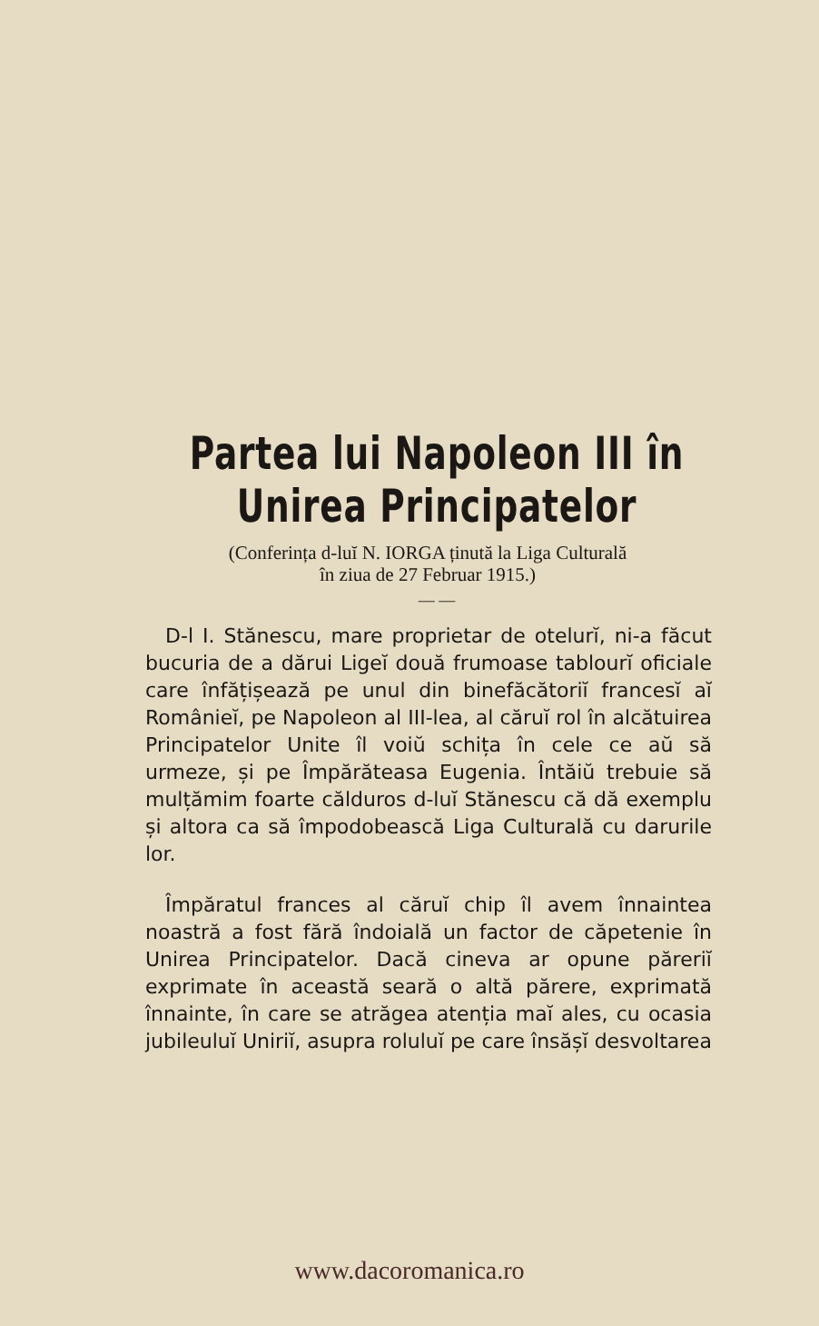Partea lui Napoleon III în
Unirea Principatelor
(Conferința d-luĭ N. IORGA ținută la Liga Culturală
în ziua de 27 Februar 1915.)
— —
D-l I. Stănescu, mare proprietar de otelurĭ, ni-a făcut bucuria de a dărui Ligeĭ două frumoase tablourĭ oficiale care înfățișează pe unul din binefăcătoriĭ francesĭ aĭ Românieĭ, pe Napoleon al III-lea, al căruĭ rol în alcătuirea Principatelor Unite îl voiŭ schița în cele ce aŭ să urmeze, și pe Împărăteasa Eugenia. Întăiŭ trebuie să mulțămim foarte călduros d-luĭ Stănescu că dă exemplu și altora ca să împodobească Liga Culturală cu darurile lor.
Împăratul frances al căruĭ chip îl avem înnaintea noastră a fost fără îndoială un factor de căpetenie în Unirea Principatelor. Dacă cineva ar opune păreriĭ exprimate în această seară o altă părere, exprimată înnainte, în care se atrăgea atenția maĭ ales, cu ocasia jubileuluĭ Uniriĭ, asupra roluluĭ pe care însășĭ desvoltarea
www.dacoromanica.ro